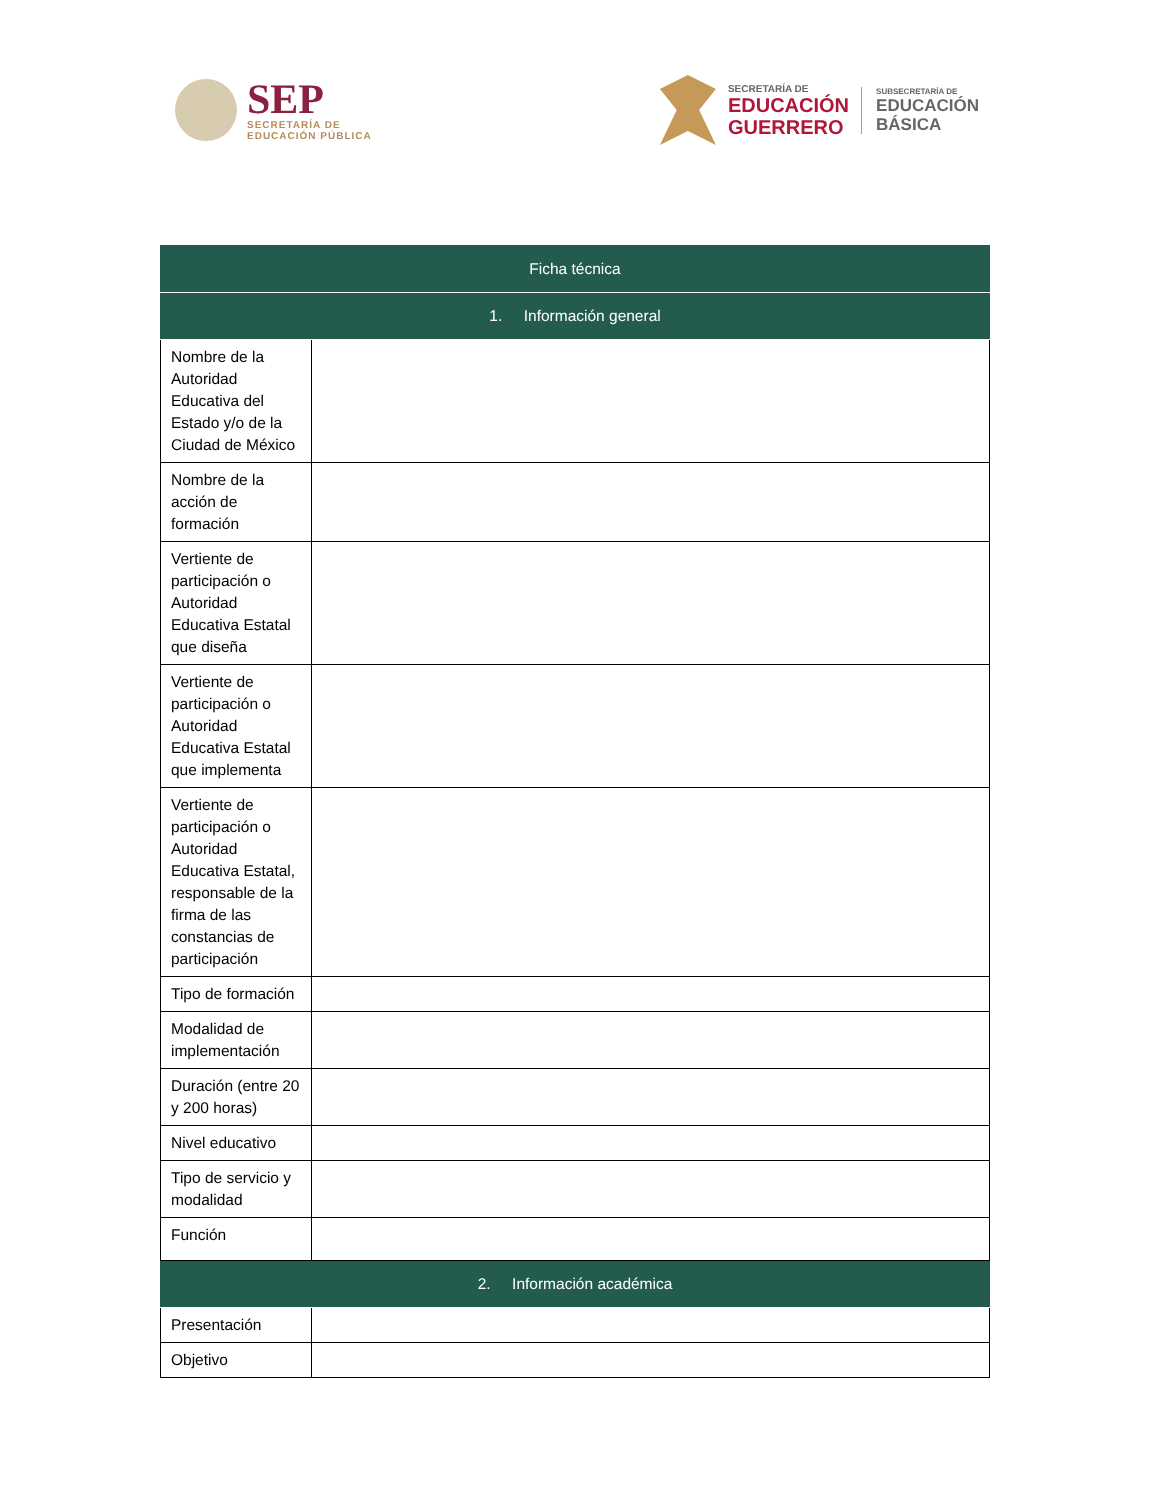SEP
SECRETARÍA DE
EDUCACIÓN PÚBLICA
SECRETARÍA DE
EDUCACIÓN
GUERRERO
SUBSECRETARÍA DE
EDUCACIÓN
BÁSICA
| Ficha técnica | |
| --- | --- |
| 1. Información general | |
| Nombre de la Autoridad Educativa del Estado y/o de la Ciudad de México | |
| Nombre de la acción de formación | |
| Vertiente de participación o Autoridad Educativa Estatal que diseña | |
| Vertiente de participación o Autoridad Educativa Estatal que implementa | |
| Vertiente de participación o Autoridad Educativa Estatal, responsable de la firma de las constancias de participación | |
| Tipo de formación | |
| Modalidad de implementación | |
| Duración (entre 20 y 200 horas) | |
| Nivel educativo | |
| Tipo de servicio y modalidad | |
| Función | |
| 2. Información académica | |
| Presentación | |
| Objetivo | |